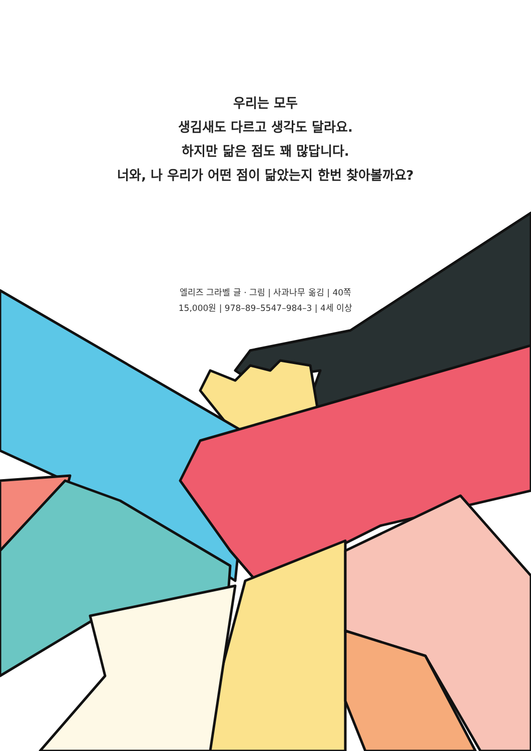우리는 모두
생김새도 다르고 생각도 달라요.
하지만 닮은 점도 꽤 많답니다.
너와, 나 우리가 어떤 점이 닮았는지 한번 찾아볼까요?
엘리즈 그라벨 글 · 그림 | 사과나무 옮김 | 40쪽
15,000원 | 978–89–5547–984–3 | 4세 이상